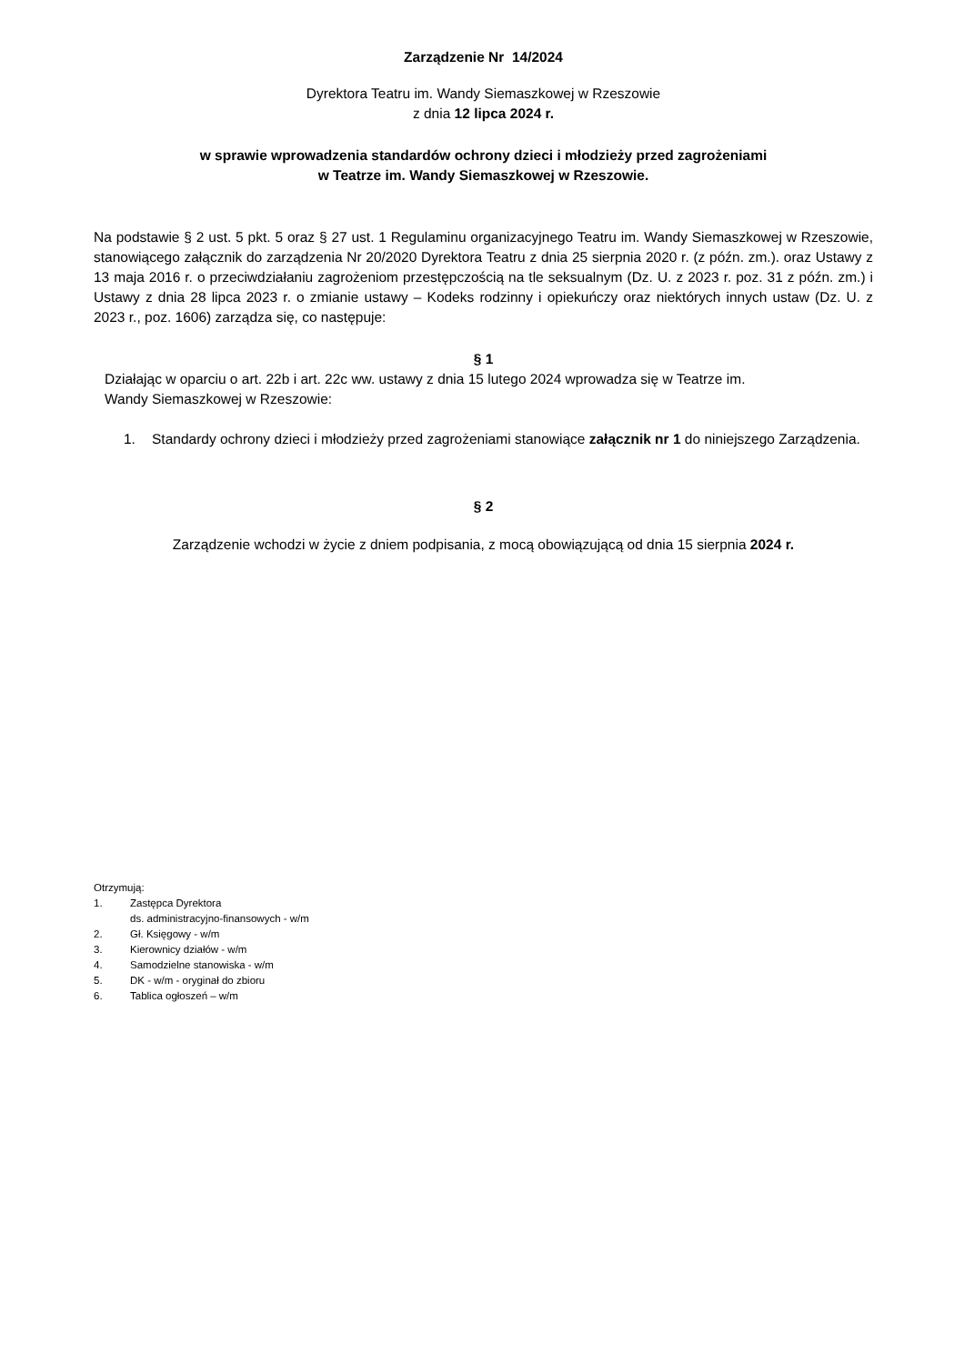Zarządzenie Nr 14/2024
Dyrektora Teatru im. Wandy Siemaszkowej w Rzeszowie
z dnia 12 lipca 2024 r.
w sprawie wprowadzenia standardów ochrony dzieci i młodzieży przed zagrożeniami
w Teatrze im. Wandy Siemaszkowej w Rzeszowie.
Na podstawie § 2 ust. 5 pkt. 5 oraz § 27 ust. 1 Regulaminu organizacyjnego Teatru im. Wandy Siemaszkowej w Rzeszowie, stanowiącego załącznik do zarządzenia Nr 20/2020 Dyrektora Teatru z dnia 25 sierpnia 2020 r. (z późn. zm.). oraz Ustawy z 13 maja 2016 r. o przeciwdziałaniu zagrożeniom przestępczością na tle seksualnym (Dz. U. z 2023 r. poz. 31 z późn. zm.) i Ustawy z dnia 28 lipca 2023 r. o zmianie ustawy – Kodeks rodzinny i opiekuńczy oraz niektórych innych ustaw (Dz. U. z 2023 r., poz. 1606) zarządza się, co następuje:
§ 1
Działając w oparciu o art. 22b i art. 22c ww. ustawy z dnia 15 lutego 2024 wprowadza się w Teatrze im.
Wandy Siemaszkowej w Rzeszowie:
1. Standardy ochrony dzieci i młodzieży przed zagrożeniami stanowiące załącznik nr 1 do niniejszego Zarządzenia.
§ 2
Zarządzenie wchodzi w życie z dniem podpisania, z mocą obowiązującą od dnia 15 sierpnia 2024 r.
Otrzymują:
1. Zastępca Dyrektora
ds. administracyjno-finansowych - w/m
2. Gł. Księgowy - w/m
3. Kierownicy działów - w/m
4. Samodzielne stanowiska - w/m
5. DK - w/m - oryginał do zbioru
6. Tablica ogłoszeń – w/m